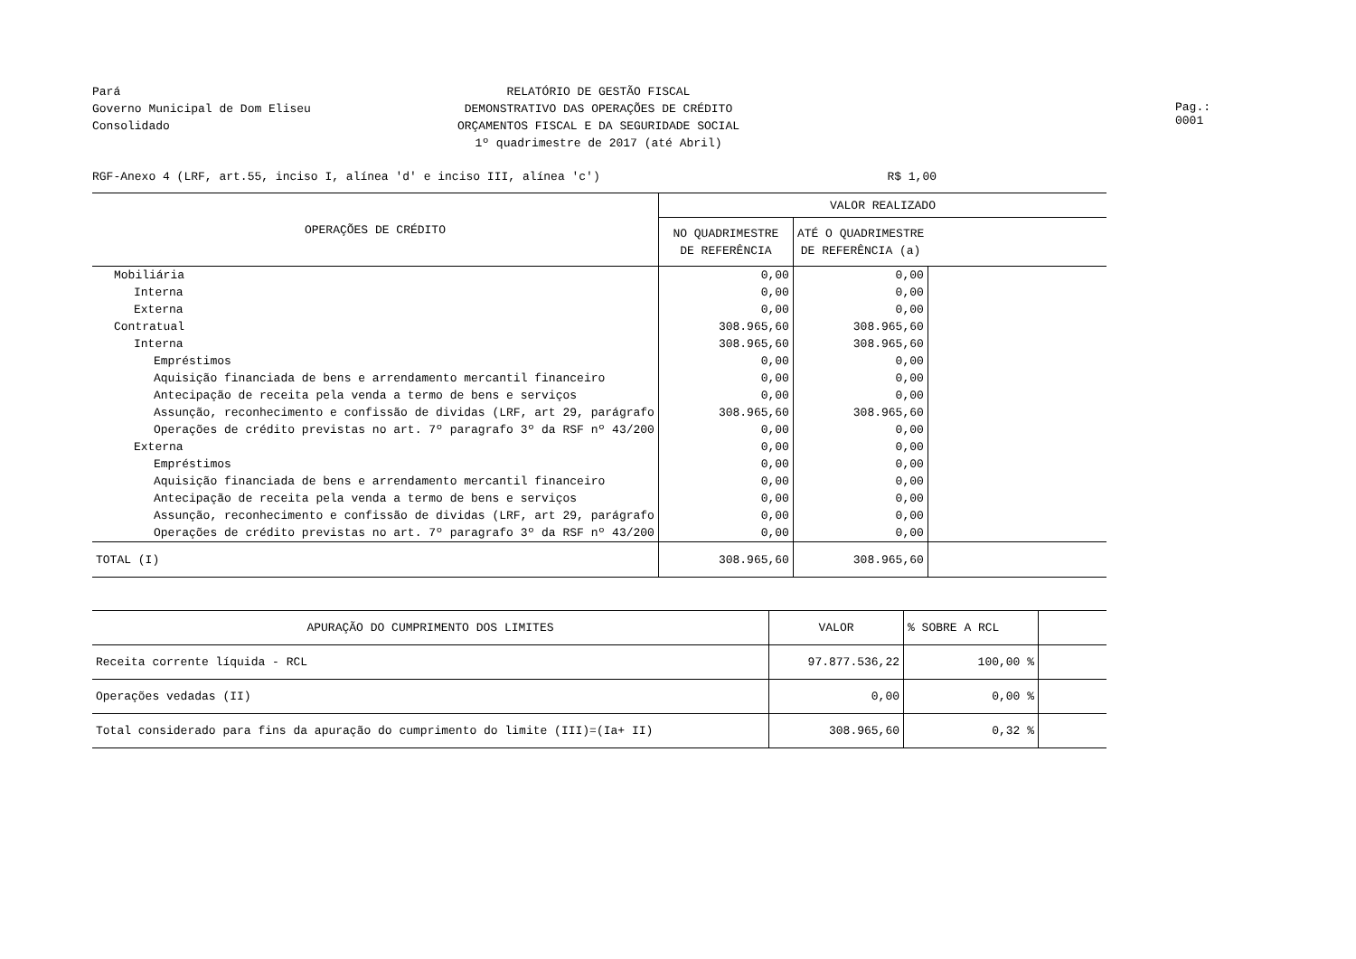Pará
Governo Municipal de Dom Eliseu
Consolidado
RELATÓRIO DE GESTÃO FISCAL
DEMONSTRATIVO DAS OPERAÇÕES DE CRÉDITO
ORÇAMENTOS FISCAL E DA SEGURIDADE SOCIAL
1º quadrimestre de 2017 (até Abril)
Pag.: 0001
RGF-Anexo 4 (LRF, art.55, inciso I, alínea 'd' e inciso III, alínea 'c') R$ 1,00
| OPERAÇÕES DE CRÉDITO | VALOR REALIZADO | | |
| --- | --- | --- | --- |
| | NO QUADRIMESTRE DE REFERÊNCIA | ATÉ O QUADRIMESTRE DE REFERÊNCIA (a) | |
| Mobiliária | 0,00 | 0,00 | |
| Interna | 0,00 | 0,00 | |
| Externa | 0,00 | 0,00 | |
| Contratual | 308.965,60 | 308.965,60 | |
| Interna | 308.965,60 | 308.965,60 | |
| Empréstimos | 0,00 | 0,00 | |
| Aquisição financiada de bens e arrendamento mercantil financeiro | 0,00 | 0,00 | |
| Antecipação de receita pela venda a termo de bens e serviços | 0,00 | 0,00 | |
| Assunção, reconhecimento e confissão de dividas (LRF, art 29, parágrafo | 308.965,60 | 308.965,60 | |
| Operações de crédito previstas no art. 7º paragrafo 3º da RSF nº 43/200 | 0,00 | 0,00 | |
| Externa | 0,00 | 0,00 | |
| Empréstimos | 0,00 | 0,00 | |
| Aquisição financiada de bens e arrendamento mercantil financeiro | 0,00 | 0,00 | |
| Antecipação de receita pela venda a termo de bens e serviços | 0,00 | 0,00 | |
| Assunção, reconhecimento e confissão de dividas (LRF, art 29, parágrafo | 0,00 | 0,00 | |
| Operações de crédito previstas no art. 7º paragrafo 3º da RSF nº 43/200 | 0,00 | 0,00 | |
| TOTAL (I) | 308.965,60 | 308.965,60 | |
| APURAÇÃO DO CUMPRIMENTO DOS LIMITES | VALOR | % SOBRE A RCL | |
| Receita corrente líquida - RCL | 97.877.536,22 | 100,00 % | |
| Operações vedadas (II) | 0,00 | 0,00 % | |
| Total considerado para fins da apuração do cumprimento do limite (III)=(Ia+ II) | 308.965,60 | 0,32 % | |